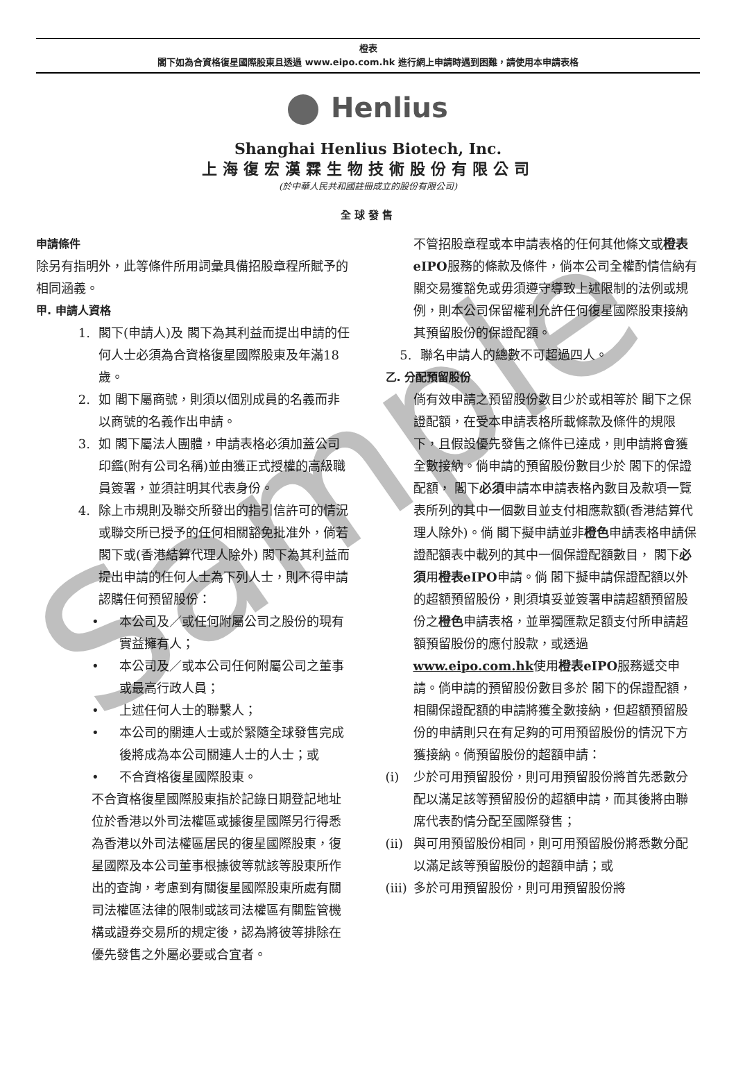橙表
閣下如為合資格復星國際股東且透過 www.eipo.com.hk 進行網上申請時遇到困難，請使用本申請表格
Henlius
Shanghai Henlius Biotech, Inc.
上海復宏漢霖生物技術股份有限公司
(於中華人民共和國註冊成立的股份有限公司)
全球發售
申請條件
除另有指明外，此等條件所用詞彙具備招股章程所賦予的相同涵義。
甲. 申請人資格
1. 閣下(申請人)及 閣下為其利益而提出申請的任何人士必須為合資格復星國際股東及年滿18歲。
2. 如 閣下屬商號，則須以個別成員的名義而非以商號的名義作出申請。
3. 如 閣下屬法人團體，申請表格必須加蓋公司印鑑(附有公司名稱)並由獲正式授權的高級職員簽署，並須註明其代表身份。
4. 除上市規則及聯交所發出的指引信許可的情況或聯交所已授予的任何相關豁免批准外，倘若 閣下或(香港結算代理人除外) 閣下為其利益而提出申請的任何人士為下列人士，則不得申請認購任何預留股份：
• 本公司及／或任何附屬公司之股份的現有實益擁有人；
• 本公司及／或本公司任何附屬公司之董事或最高行政人員；
• 上述任何人士的聯繫人；
• 本公司的關連人士或於緊隨全球發售完成後將成為本公司關連人士的人士；或
• 不合資格復星國際股東。
不合資格復星國際股東指於記錄日期登記地址位於香港以外司法權區或據復星國際另行得悉為香港以外司法權區居民的復星國際股東，復星國際及本公司董事根據彼等就該等股東所作出的查詢，考慮到有關復星國際股東所處有關司法權區法律的限制或該司法權區有關監管機構或證券交易所的規定後，認為將彼等排除在優先發售之外屬必要或合宜者。
不管招股章程或本申請表格的任何其他條文或橙表eIPO服務的條款及條件，倘本公司全權酌情信納有關交易獲豁免或毋須遵守導致上述限制的法例或規例，則本公司保留權利允許任何復星國際股東接納其預留股份的保證配額。
5. 聯名申請人的總數不可超過四人。
乙. 分配預留股份
倘有效申請之預留股份數目少於或相等於 閣下之保證配額，在受本申請表格所載條款及條件的規限下，且假設優先發售之條件已達成，則申請將會獲全數接納。倘申請的預留股份數目少於 閣下的保證配額， 閣下必須申請本申請表格內數目及款項一覽表所列的其中一個數目並支付相應款額(香港結算代理人除外)。倘 閣下擬申請並非橙色申請表格申請保證配額表中載列的其中一個保證配額數目， 閣下必須用橙表eIPO申請。倘 閣下擬申請保證配額以外的超額預留股份，則須填妥並簽署申請超額預留股份之橙色申請表格，並單獨匯款足額支付所申請超額預留股份的應付股款，或透過www.eipo.com.hk使用橙表eIPO服務遞交申請。倘申請的預留股份數目多於 閣下的保證配額，相關保證配額的申請將獲全數接納，但超額預留股份的申請則只在有足夠的可用預留股份的情況下方獲接納。倘預留股份的超額申請：
(i) 少於可用預留股份，則可用預留股份將首先悉數分配以滿足該等預留股份的超額申請，而其後將由聯席代表酌情分配至國際發售；
(ii) 與可用預留股份相同，則可用預留股份將悉數分配以滿足該等預留股份的超額申請；或
(iii) 多於可用預留股份，則可用預留股份將
Sample